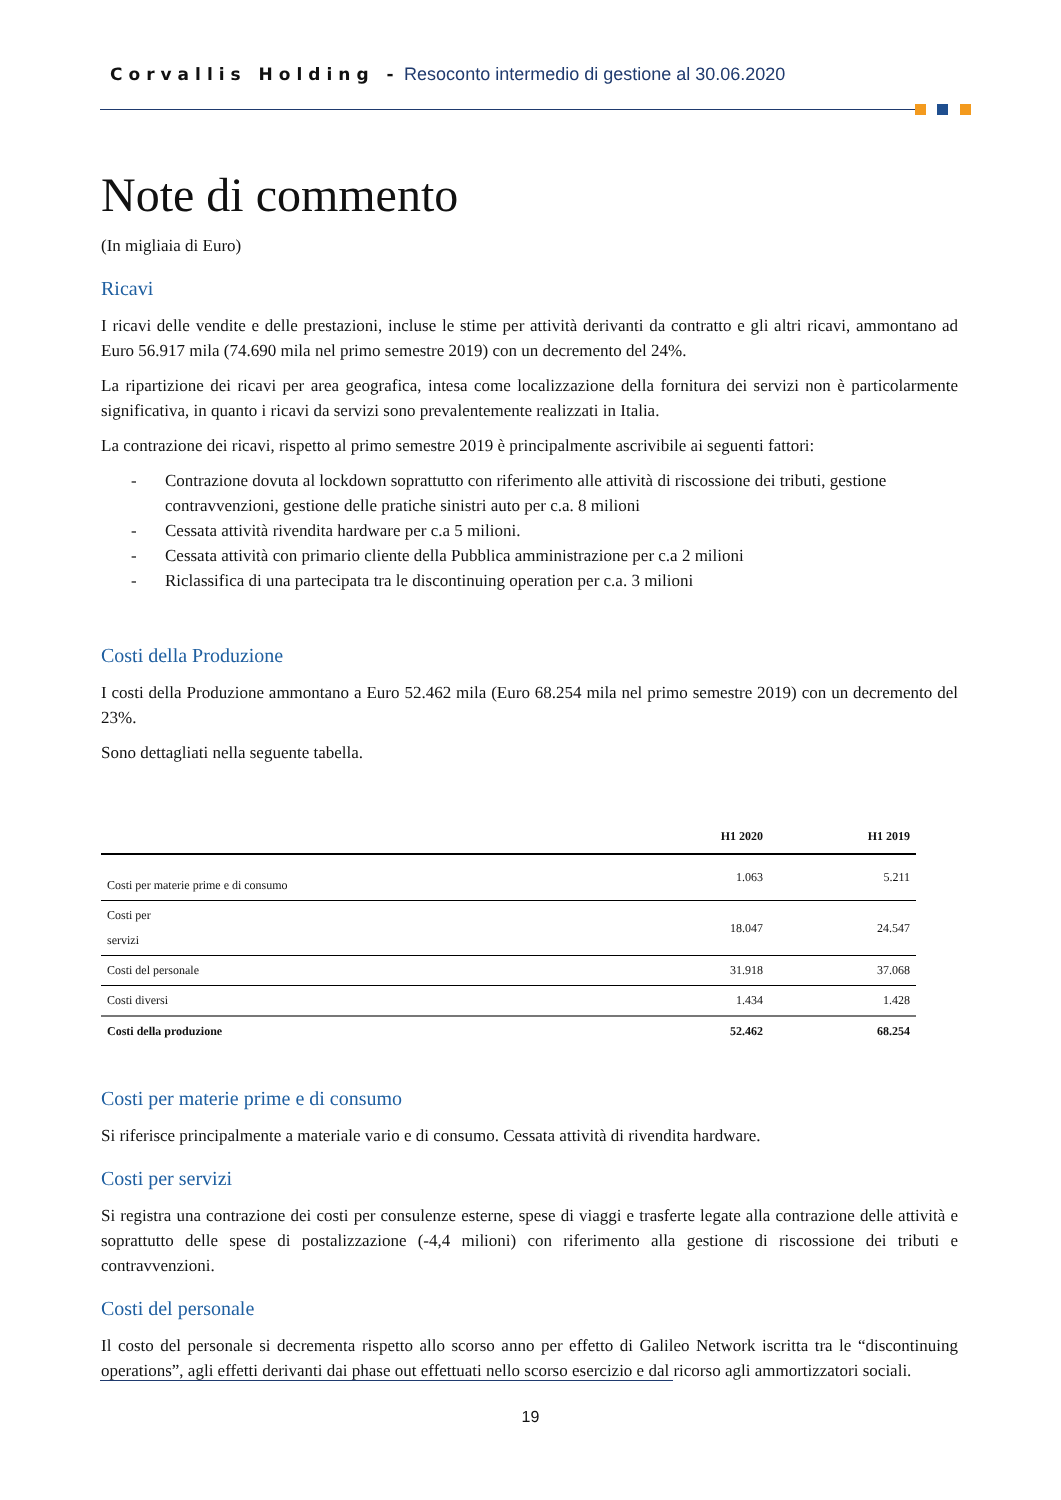Corvallis Holding - Resoconto intermedio di gestione al 30.06.2020
Note di commento
(In migliaia di Euro)
Ricavi
I ricavi delle vendite e delle prestazioni, incluse le stime per attività derivanti da contratto e gli altri ricavi, ammontano ad Euro 56.917 mila (74.690 mila nel primo semestre 2019) con un decremento del 24%.
La ripartizione dei ricavi per area geografica, intesa come localizzazione della fornitura dei servizi non è particolarmente significativa, in quanto i ricavi da servizi sono prevalentemente realizzati in Italia.
La contrazione dei ricavi, rispetto al primo semestre 2019 è principalmente ascrivibile ai seguenti fattori:
- Contrazione dovuta al lockdown soprattutto con riferimento alle attività di riscossione dei tributi, gestione contravvenzioni, gestione delle pratiche sinistri auto per c.a. 8 milioni
- Cessata attività rivendita hardware per c.a 5 milioni.
- Cessata attività con primario cliente della Pubblica amministrazione per c.a 2 milioni
- Riclassifica di una partecipata tra le discontinuing operation per c.a. 3 milioni
Costi della Produzione
I costi della Produzione ammontano a Euro 52.462 mila (Euro 68.254 mila nel primo semestre 2019) con un decremento del 23%.
Sono dettagliati nella seguente tabella.
| | H1 2020 | H1 2019 |
| --- | --- | --- |
| Costi per materie prime e di consumo | 1.063 | 5.211 |
| Costi per servizi | 18.047 | 24.547 |
| Costi del personale | 31.918 | 37.068 |
| Costi diversi | 1.434 | 1.428 |
| Costi della produzione | 52.462 | 68.254 |
Costi per materie prime e di consumo
Si riferisce principalmente a materiale vario e di consumo. Cessata attività di rivendita hardware.
Costi per servizi
Si registra una contrazione dei costi per consulenze esterne, spese di viaggi e trasferte legate alla contrazione delle attività e soprattutto delle spese di postalizzazione (-4,4 milioni) con riferimento alla gestione di riscossione dei tributi e contravvenzioni.
Costi del personale
Il costo del personale si decrementa rispetto allo scorso anno per effetto di Galileo Network iscritta tra le “discontinuing operations”, agli effetti derivanti dai phase out effettuati nello scorso esercizio e dal ricorso agli ammortizzatori sociali.
19